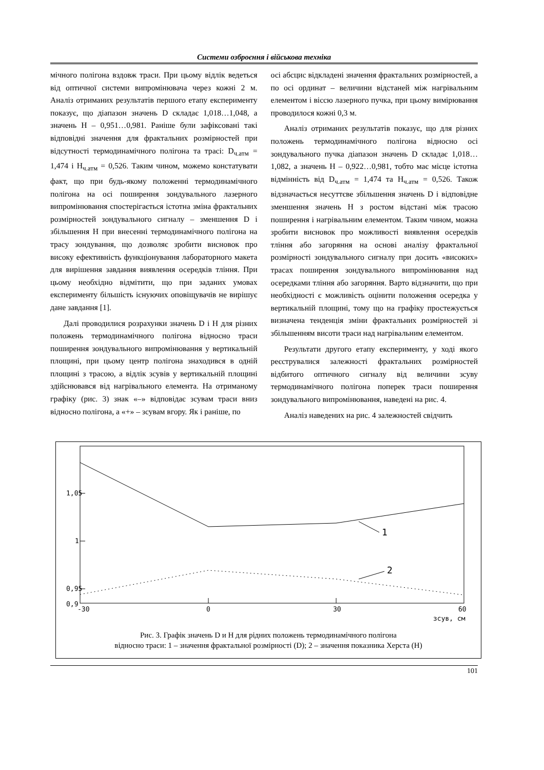Системи озброєння і військова техніка
мічного полігона вздовж траси. При цьому відлік ведеться від оптичної системи випромінювача через кожні 2 м. Аналіз отриманих результатів першого етапу експерименту показує, що діапазон значень D складає 1,018…1,048, а значень H – 0,951…0,981. Раніше були зафіксовані такі відповідні значення для фрактальних розмірностей при відсутності термодинамічного полігона та трасі: D<sub>ч.атм</sub> = 1,474 і H<sub>ч.атм</sub> = 0,526. Таким чином, можемо констатувати факт, що при будь-якому положенні термодинамічного полігона на осі поширення зондувального лазерного випромінювання спостерігається істотна зміна фрактальних розмірностей зондувального сигналу – зменшення D і збільшення H при внесенні термодинамічного полігона на трасу зондування, що дозволяє зробити висновок про високу ефективність функціонування лабораторного макета для вирішення завдання виявлення осередків тління. При цьому необхідно відмітити, що при заданих умовах експерименту більшість існуючих оповіщувачів не вирішує дане завдання [1].
Далі проводилися розрахунки значень D і H для різних положень термодинамічного полігона відносно траси поширення зондувального випромінювання у вертикальній площині, при цьому центр полігона знаходився в одній площині з трасою, а відлік зсувів у вертикальній площині здійснювався від нагрівального елемента. На отриманому графіку (рис. 3) знак «–» відповідає зсувам траси вниз відносно полігона, а «+» – зсувам вгору. Як і раніше, по
осі абсцис відкладені значення фрактальних розмірностей, а по осі ординат – величини відстаней між нагрівальним елементом і віссю лазерного пучка, при цьому вимірювання проводилося кожні 0,3 м.
Аналіз отриманих результатів показує, що для різних положень термодинамічного полігона відносно осі зондувального пучка діапазон значень D складає 1,018…1,082, а значень H – 0,922…0,981, тобто має місце істотна відмінність від D<sub>ч.атм</sub> = 1,474 та H<sub>ч.атм</sub> = 0,526. Також відзначається несуттєве збільшення значень D і відповідне зменшення значень H з ростом відстані між трасою поширення і нагрівальним елементом. Таким чином, можна зробити висновок про можливості виявлення осередків тління або загоряння на основі аналізу фрактальної розмірності зондувального сигналу при досить «високих» трасах поширення зондувального випромінювання над осередками тління або загоряння. Варто відзначити, що при необхідності є можливість оцінити положення осередка у вертикальній площині, тому що на графіку простежується визначена тенденція зміни фрактальних розмірностей зі збільшенням висоти траси над нагрівальним елементом.
Результати другого етапу експерименту, у ході якого реєструвалися залежності фрактальних розмірностей відбитого оптичного сигналу від величини зсуву термодинамічного полігона поперек траси поширення зондувального випромінювання, наведені на рис. 4.
Аналіз наведених на рис. 4 залежностей свідчить
1,05
1
0,95
0,9
-30
0
30
60
зсув, см
1
2
Рис. 3. Графік значень D и H для рідних положень термодинамічного полігона
відносно траси: 1 – значення фрактальної розмірності (D); 2 – значення показника Херста (H)
101